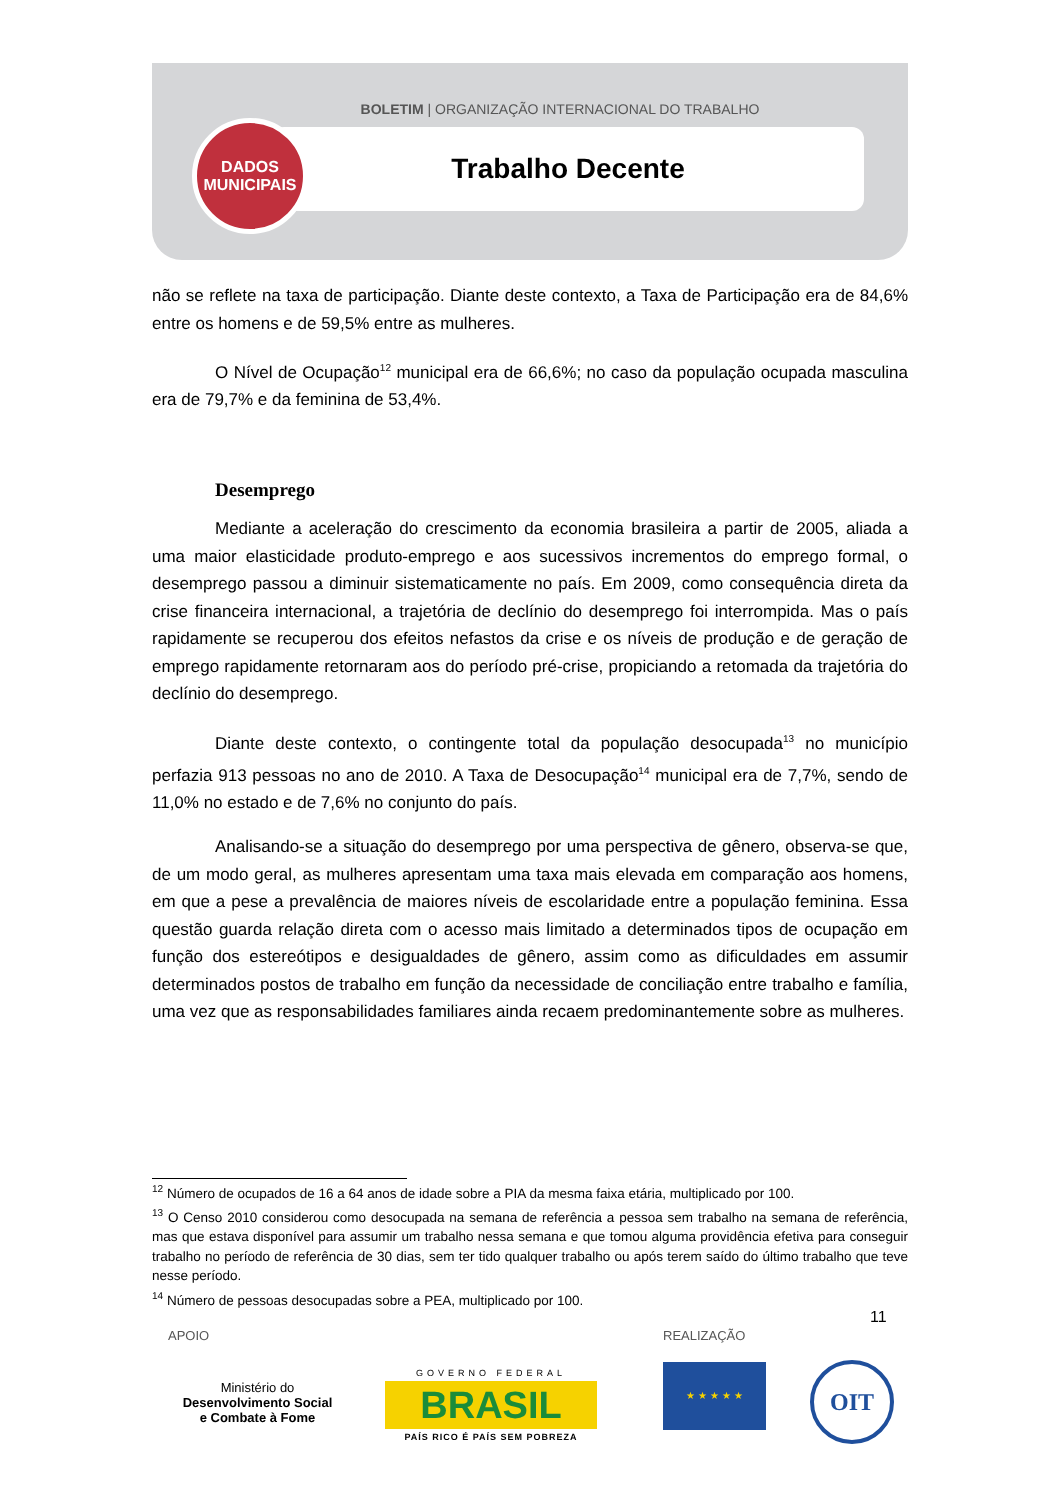BOLETIM | ORGANIZAÇÃO INTERNACIONAL DO TRABALHO
Trabalho Decente
DADOS
MUNICIPAIS
não se reflete na taxa de participação. Diante deste contexto, a Taxa de Participação era de 84,6% entre os homens e de 59,5% entre as mulheres.
O Nível de Ocupação<sup>12</sup> municipal era de 66,6%; no caso da população ocupada masculina era de 79,7% e da feminina de 53,4%.
Desemprego
Mediante a aceleração do crescimento da economia brasileira a partir de 2005, aliada a uma maior elasticidade produto-emprego e aos sucessivos incrementos do emprego formal, o desemprego passou a diminuir sistematicamente no país. Em 2009, como consequência direta da crise financeira internacional, a trajetória de declínio do desemprego foi interrompida. Mas o país rapidamente se recuperou dos efeitos nefastos da crise e os níveis de produção e de geração de emprego rapidamente retornaram aos do período pré-crise, propiciando a retomada da trajetória do declínio do desemprego.
Diante deste contexto, o contingente total da população desocupada<sup>13</sup> no município perfazia 913 pessoas no ano de 2010. A Taxa de Desocupação<sup>14</sup> municipal era de 7,7%, sendo de 11,0% no estado e de 7,6% no conjunto do país.
Analisando-se a situação do desemprego por uma perspectiva de gênero, observa-se que, de um modo geral, as mulheres apresentam uma taxa mais elevada em comparação aos homens, em que a pese a prevalência de maiores níveis de escolaridade entre a população feminina. Essa questão guarda relação direta com o acesso mais limitado a determinados tipos de ocupação em função dos estereótipos e desigualdades de gênero, assim como as dificuldades em assumir determinados postos de trabalho em função da necessidade de conciliação entre trabalho e família, uma vez que as responsabilidades familiares ainda recaem predominantemente sobre as mulheres.
<sup>12</sup> Número de ocupados de 16 a 64 anos de idade sobre a PIA da mesma faixa etária, multiplicado por 100.
<sup>13</sup> O Censo 2010 considerou como desocupada na semana de referência a pessoa sem trabalho na semana de referência, mas que estava disponível para assumir um trabalho nessa semana e que tomou alguma providência efetiva para conseguir trabalho no período de referência de 30 dias, sem ter tido qualquer trabalho ou após terem saído do último trabalho que teve nesse período.
<sup>14</sup> Número de pessoas desocupadas sobre a PEA, multiplicado por 100.
11
APOIO REALIZAÇÃO
Ministério do
Desenvolvimento Social
e Combate à Fome
GOVERNO FEDERAL
BRASIL
PAÍS RICO É PAÍS SEM POBREZA
★ ★ ★ ★ ★ OIT